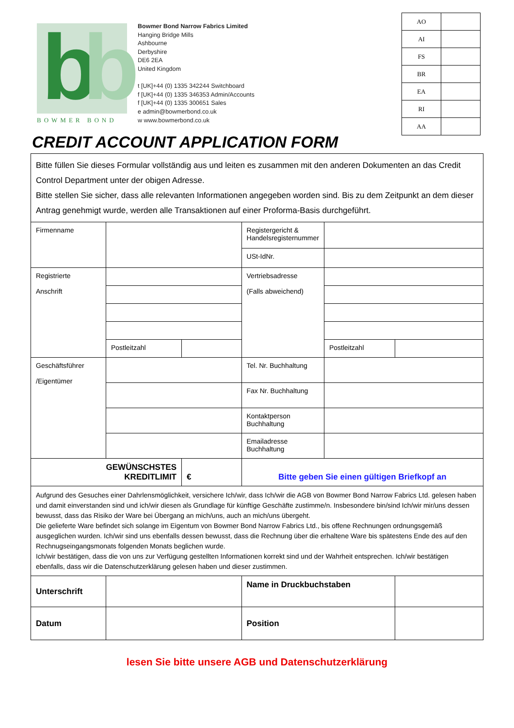b b
BOWMER BOND
Bowmer Bond Narrow Fabrics Limited
Hanging Bridge Mills
Ashbourne
Derbyshire
DE6 2EA
United Kingdom
t [UK]+44 (0) 1335 342244 Switchboard
f [UK]+44 (0) 1335 346353 Admin/Accounts
f [UK]+44 (0) 1335 300651 Sales
e admin@bowmerbond.co.uk
w www.bowmerbond.co.uk
| AO | |
| AI | |
| FS | |
| BR | |
| EA | |
| RI | |
| AA | |
CREDIT ACCOUNT APPLICATION FORM
| Bitte füllen Sie dieses Formular vollständig aus und leiten es zusammen mit den anderen Dokumenten an das Credit Control Department unter der obigen Adresse. Bitte stellen Sie sicher, dass alle relevanten Informationen angegeben worden sind. Bis zu dem Zeitpunkt an dem dieser Antrag genehmigt wurde, werden alle Transaktionen auf einer Proforma-Basis durchgeführt. | | | | | |
| Firmenname | | | Registergericht & Handelsregisternummer | | |
| | | | USt-IdNr. | | |
| Registrierte Anschrift | | | Vertriebsadresse (Falls abweichend) | | |
| | Postleitzahl | | | Postleitzahl | |
| Geschäftsführer /Eigentümer | | | Tel. Nr. Buchhaltung | | |
| | | | Fax Nr. Buchhaltung | | |
| | | | Kontaktperson Buchhaltung | | |
| | | | Emailadresse Buchhaltung | | |
| GEWÜNSCHSTES KREDITLIMIT | | € | Bitte geben Sie einen gültigen Briefkopf an | | |
| Aufgrund des Gesuches einer Dahrlensmöglichkeit, versichere Ich/wir, dass Ich/wir die AGB von Bowmer Bond Narrow Fabrics Ltd. gelesen haben und damit einverstanden sind und ich/wir diesen als Grundlage für künftige Geschäfte zustimme/n. Insbesondere bin/sind Ich/wir mir/uns dessen bewusst, dass das Risiko der Ware bei Übergang an mich/uns, auch an mich/uns übergeht. Die gelieferte Ware befindet sich solange im Eigentum von Bowmer Bond Narrow Fabrics Ltd., bis offene Rechnungen ordnungsgemäß ausgeglichen wurden. Ich/wir sind uns ebenfalls dessen bewusst, dass die Rechnung über die erhaltene Ware bis spätestens Ende des auf den Rechnugseingangsmonats folgenden Monats beglichen wurde. Ich/wir bestätigen, dass die von uns zur Verfügung gestellten Informationen korrekt sind und der Wahrheit entsprechen. Ich/wir bestätigen ebenfalls, dass wir die Datenschutzerklärung gelesen haben und dieser zustimmen. | | | | | |
| Unterschrift | | | Name in Druckbuchstaben | | |
| Datum | | | Position | | |
lesen Sie bitte unsere AGB und Datenschutzerklärung